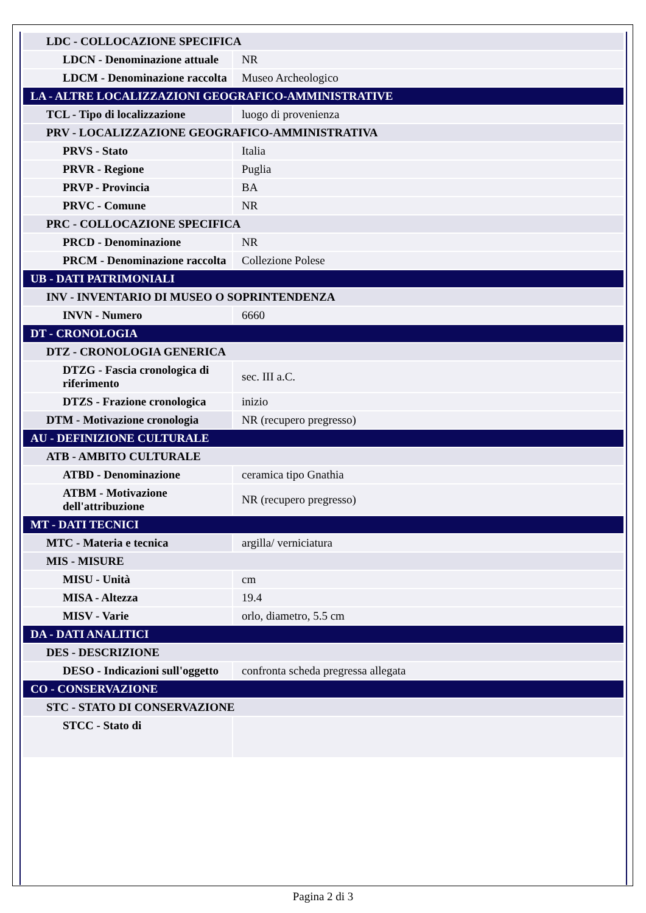| LDC - COLLOCAZIONE SPECIFICA | |
| LDCN - Denominazione attuale | NR |
| LDCM - Denominazione raccolta | Museo Archeologico |
| LA - ALTRE LOCALIZZAZIONI GEOGRAFICO-AMMINISTRATIVE | |
| TCL - Tipo di localizzazione | luogo di provenienza |
| PRV - LOCALIZZAZIONE GEOGRAFICO-AMMINISTRATIVA | |
| PRVS - Stato | Italia |
| PRVR - Regione | Puglia |
| PRVP - Provincia | BA |
| PRVC - Comune | NR |
| PRC - COLLOCAZIONE SPECIFICA | |
| PRCD - Denominazione | NR |
| PRCM - Denominazione raccolta | Collezione Polese |
| UB - DATI PATRIMONIALI | |
| INV - INVENTARIO DI MUSEO O SOPRINTENDENZA | |
| INVN - Numero | 6660 |
| DT - CRONOLOGIA | |
| DTZ - CRONOLOGIA GENERICA | |
| DTZG - Fascia cronologica di riferimento | sec. III a.C. |
| DTZS - Frazione cronologica | inizio |
| DTM - Motivazione cronologia | NR (recupero pregresso) |
| AU - DEFINIZIONE CULTURALE | |
| ATB - AMBITO CULTURALE | |
| ATBD - Denominazione | ceramica tipo Gnathia |
| ATBM - Motivazione dell'attribuzione | NR (recupero pregresso) |
| MT - DATI TECNICI | |
| MTC - Materia e tecnica | argilla/ verniciatura |
| MIS - MISURE | |
| MISU - Unità | cm |
| MISA - Altezza | 19.4 |
| MISV - Varie | orlo, diametro, 5.5 cm |
| DA - DATI ANALITICI | |
| DES - DESCRIZIONE | |
| DESO - Indicazioni sull'oggetto | confronta scheda pregressa allegata |
| CO - CONSERVAZIONE | |
| STC - STATO DI CONSERVAZIONE | |
| STCC - Stato di | |
Pagina 2 di 3